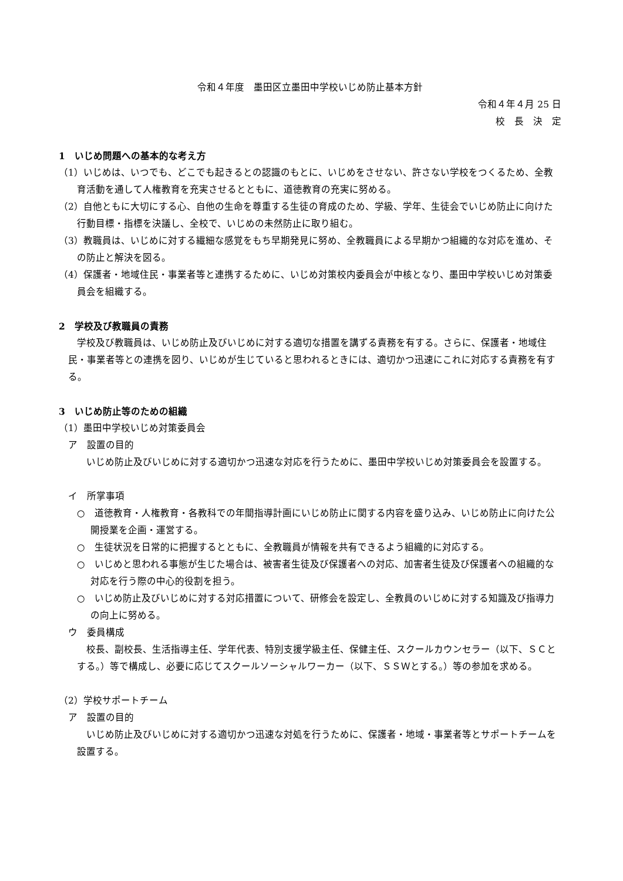令和４年度　墨田区立墨田中学校いじめ防止基本方針
令和４年４月 25 日
校　長　決　定
1　いじめ問題への基本的な考え方
（1）いじめは、いつでも、どこでも起きるとの認識のもとに、いじめをさせない、許さない学校をつくるため、全教育活動を通して人権教育を充実させるとともに、道徳教育の充実に努める。
（2）自他ともに大切にする心、自他の生命を尊重する生徒の育成のため、学級、学年、生徒会でいじめ防止に向けた行動目標・指標を決議し、全校で、いじめの未然防止に取り組む。
（3）教職員は、いじめに対する繊細な感覚をもち早期発見に努め、全教職員による早期かつ組織的な対応を進め、その防止と解決を図る。
（4）保護者・地域住民・事業者等と連携するために、いじめ対策校内委員会が中核となり、墨田中学校いじめ対策委員会を組織する。
2　学校及び教職員の責務
学校及び教職員は、いじめ防止及びいじめに対する適切な措置を講ずる責務を有する。さらに、保護者・地域住民・事業者等との連携を図り、いじめが生じていると思われるときには、適切かつ迅速にこれに対応する責務を有する。
3　いじめ防止等のための組織
（1）墨田中学校いじめ対策委員会
ア　設置の目的
いじめ防止及びいじめに対する適切かつ迅速な対応を行うために、墨田中学校いじめ対策委員会を設置する。
イ　所掌事項
○　道徳教育・人権教育・各教科での年間指導計画にいじめ防止に関する内容を盛り込み、いじめ防止に向けた公開授業を企画・運営する。
○　生徒状況を日常的に把握するとともに、全教職員が情報を共有できるよう組織的に対応する。
○　いじめと思われる事態が生じた場合は、被害者生徒及び保護者への対応、加害者生徒及び保護者への組織的な対応を行う際の中心的役割を担う。
○　いじめ防止及びいじめに対する対応措置について、研修会を設定し、全教員のいじめに対する知識及び指導力の向上に努める。
ウ　委員構成
校長、副校長、生活指導主任、学年代表、特別支援学級主任、保健主任、スクールカウンセラー（以下、ＳＣとする。）等で構成し、必要に応じてスクールソーシャルワーカー（以下、ＳＳＷとする。）等の参加を求める。
（2）学校サポートチーム
ア　設置の目的
いじめ防止及びいじめに対する適切かつ迅速な対処を行うために、保護者・地域・事業者等とサポートチームを設置する。